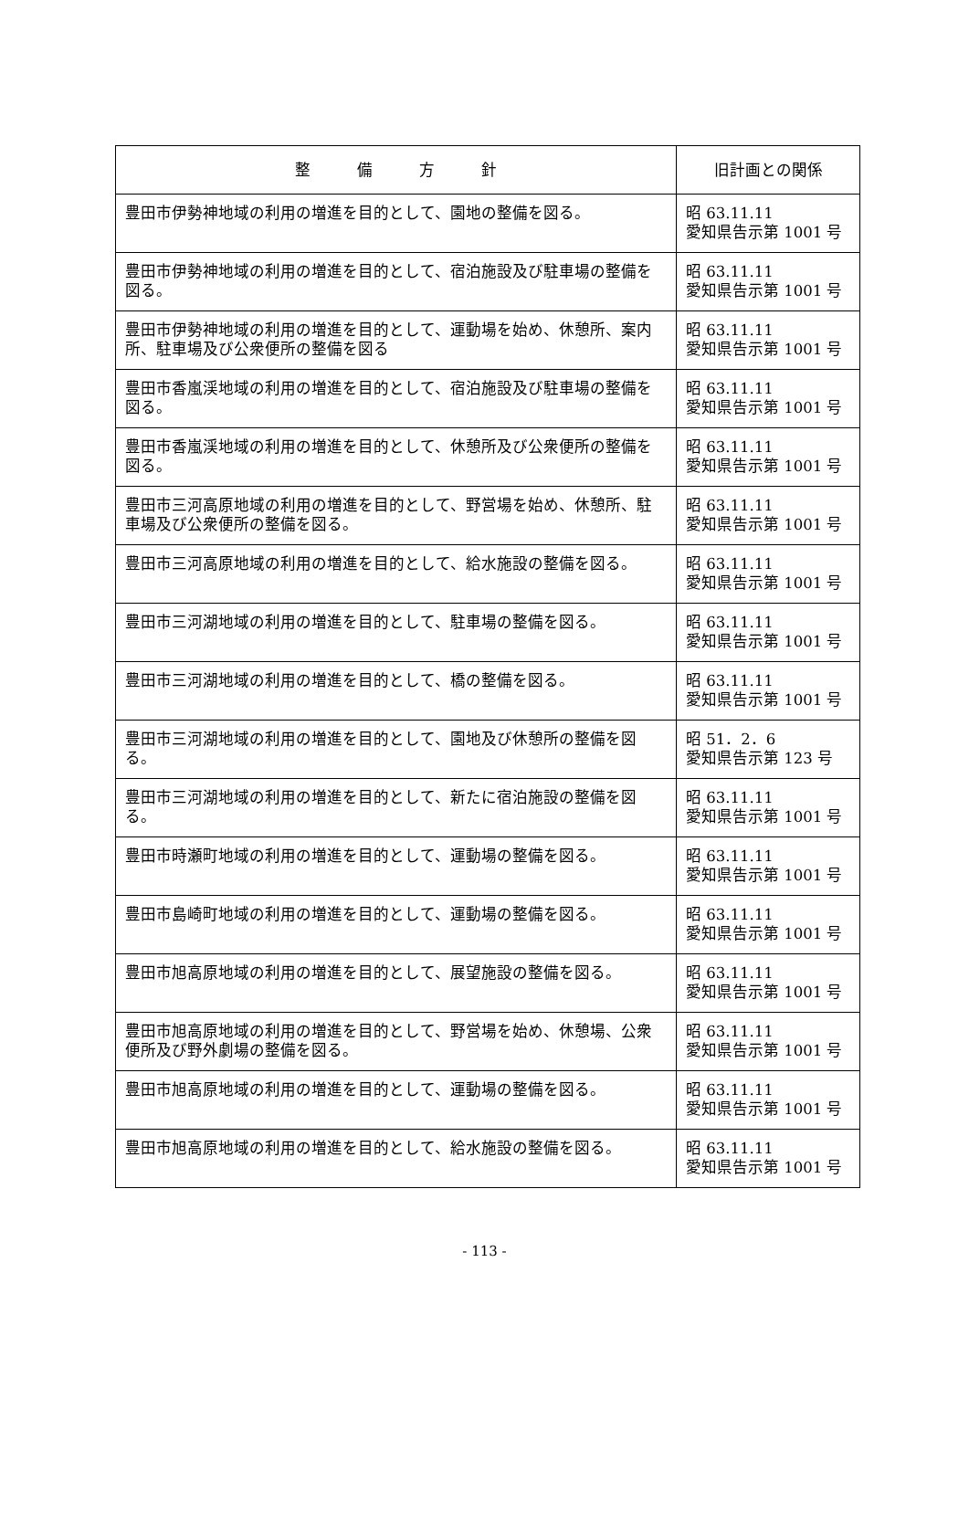| 整 備 方 針 | 旧計画との関係 |
| --- | --- |
| 豊田市伊勢神地域の利用の増進を目的として、園地の整備を図る。 | 昭 63.11.11 愛知県告示第 1001 号 |
| 豊田市伊勢神地域の利用の増進を目的として、宿泊施設及び駐車場の整備を図る。 | 昭 63.11.11 愛知県告示第 1001 号 |
| 豊田市伊勢神地域の利用の増進を目的として、運動場を始め、休憩所、案内所、駐車場及び公衆便所の整備を図る | 昭 63.11.11 愛知県告示第 1001 号 |
| 豊田市香嵐渓地域の利用の増進を目的として、宿泊施設及び駐車場の整備を図る。 | 昭 63.11.11 愛知県告示第 1001 号 |
| 豊田市香嵐渓地域の利用の増進を目的として、休憩所及び公衆便所の整備を図る。 | 昭 63.11.11 愛知県告示第 1001 号 |
| 豊田市三河高原地域の利用の増進を目的として、野営場を始め、休憩所、駐車場及び公衆便所の整備を図る。 | 昭 63.11.11 愛知県告示第 1001 号 |
| 豊田市三河高原地域の利用の増進を目的として、給水施設の整備を図る。 | 昭 63.11.11 愛知県告示第 1001 号 |
| 豊田市三河湖地域の利用の増進を目的として、駐車場の整備を図る。 | 昭 63.11.11 愛知県告示第 1001 号 |
| 豊田市三河湖地域の利用の増進を目的として、橋の整備を図る。 | 昭 63.11.11 愛知県告示第 1001 号 |
| 豊田市三河湖地域の利用の増進を目的として、園地及び休憩所の整備を図る。 | 昭 51．2．6 愛知県告示第 123 号 |
| 豊田市三河湖地域の利用の増進を目的として、新たに宿泊施設の整備を図る。 | 昭 63.11.11 愛知県告示第 1001 号 |
| 豊田市時瀬町地域の利用の増進を目的として、運動場の整備を図る。 | 昭 63.11.11 愛知県告示第 1001 号 |
| 豊田市島崎町地域の利用の増進を目的として、運動場の整備を図る。 | 昭 63.11.11 愛知県告示第 1001 号 |
| 豊田市旭高原地域の利用の増進を目的として、展望施設の整備を図る。 | 昭 63.11.11 愛知県告示第 1001 号 |
| 豊田市旭高原地域の利用の増進を目的として、野営場を始め、休憩場、公衆便所及び野外劇場の整備を図る。 | 昭 63.11.11 愛知県告示第 1001 号 |
| 豊田市旭高原地域の利用の増進を目的として、運動場の整備を図る。 | 昭 63.11.11 愛知県告示第 1001 号 |
| 豊田市旭高原地域の利用の増進を目的として、給水施設の整備を図る。 | 昭 63.11.11 愛知県告示第 1001 号 |
- 113 -